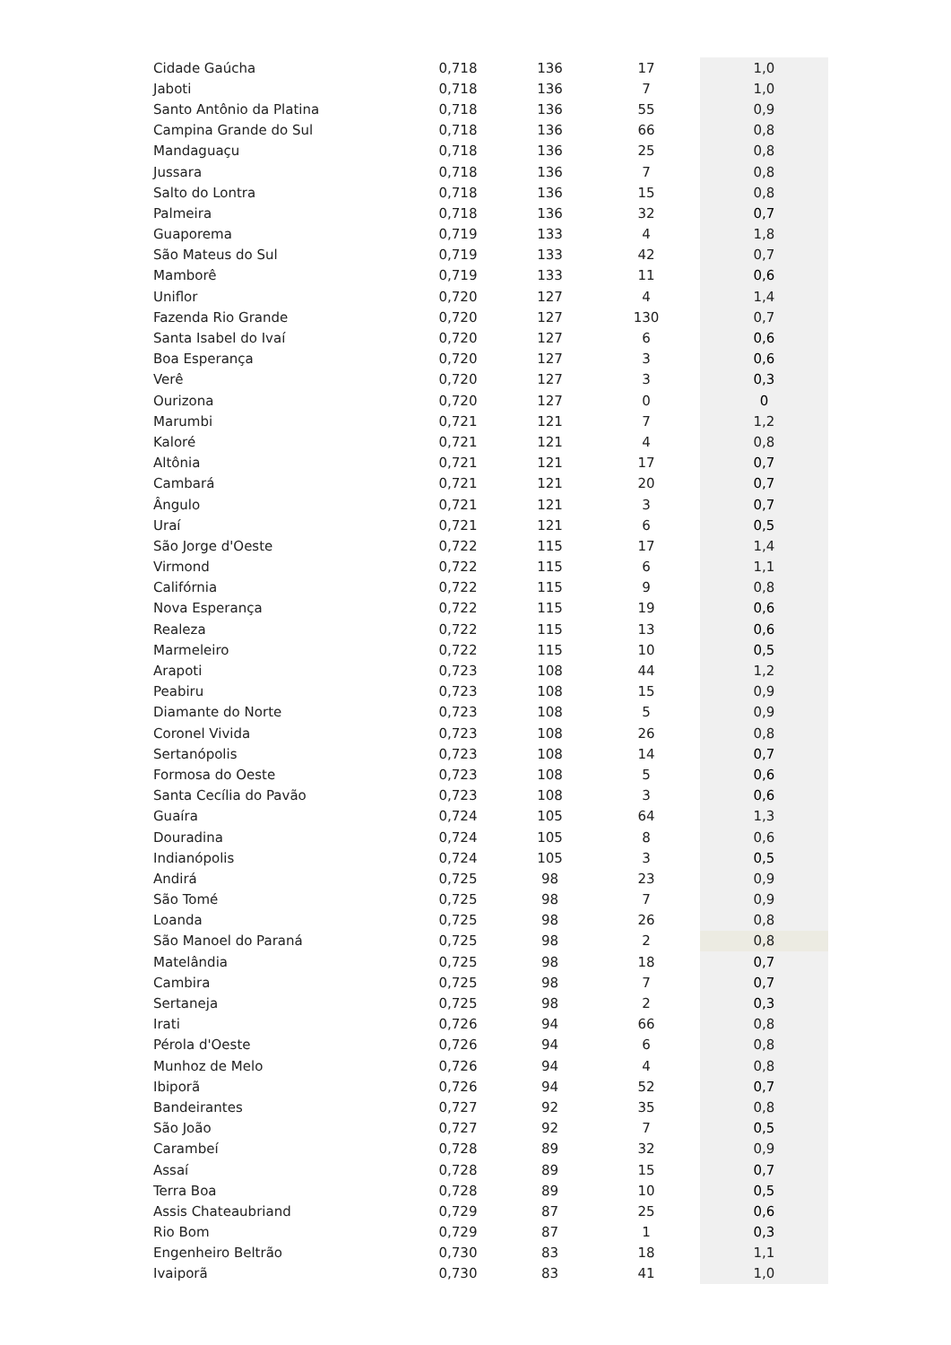| Cidade Gaúcha | 0,718 | 136 | 17 | 1,0 |
| Jaboti | 0,718 | 136 | 7 | 1,0 |
| Santo Antônio da Platina | 0,718 | 136 | 55 | 0,9 |
| Campina Grande do Sul | 0,718 | 136 | 66 | 0,8 |
| Mandaguaçu | 0,718 | 136 | 25 | 0,8 |
| Jussara | 0,718 | 136 | 7 | 0,8 |
| Salto do Lontra | 0,718 | 136 | 15 | 0,8 |
| Palmeira | 0,718 | 136 | 32 | 0,7 |
| Guaporema | 0,719 | 133 | 4 | 1,8 |
| São Mateus do Sul | 0,719 | 133 | 42 | 0,7 |
| Mamborê | 0,719 | 133 | 11 | 0,6 |
| Uniflor | 0,720 | 127 | 4 | 1,4 |
| Fazenda Rio Grande | 0,720 | 127 | 130 | 0,7 |
| Santa Isabel do Ivaí | 0,720 | 127 | 6 | 0,6 |
| Boa Esperança | 0,720 | 127 | 3 | 0,6 |
| Verê | 0,720 | 127 | 3 | 0,3 |
| Ourizona | 0,720 | 127 | 0 | 0 |
| Marumbi | 0,721 | 121 | 7 | 1,2 |
| Kaloré | 0,721 | 121 | 4 | 0,8 |
| Altônia | 0,721 | 121 | 17 | 0,7 |
| Cambará | 0,721 | 121 | 20 | 0,7 |
| Ângulo | 0,721 | 121 | 3 | 0,7 |
| Uraí | 0,721 | 121 | 6 | 0,5 |
| São Jorge d'Oeste | 0,722 | 115 | 17 | 1,4 |
| Virmond | 0,722 | 115 | 6 | 1,1 |
| Califórnia | 0,722 | 115 | 9 | 0,8 |
| Nova Esperança | 0,722 | 115 | 19 | 0,6 |
| Realeza | 0,722 | 115 | 13 | 0,6 |
| Marmeleiro | 0,722 | 115 | 10 | 0,5 |
| Arapoti | 0,723 | 108 | 44 | 1,2 |
| Peabiru | 0,723 | 108 | 15 | 0,9 |
| Diamante do Norte | 0,723 | 108 | 5 | 0,9 |
| Coronel Vivida | 0,723 | 108 | 26 | 0,8 |
| Sertanópolis | 0,723 | 108 | 14 | 0,7 |
| Formosa do Oeste | 0,723 | 108 | 5 | 0,6 |
| Santa Cecília do Pavão | 0,723 | 108 | 3 | 0,6 |
| Guaíra | 0,724 | 105 | 64 | 1,3 |
| Douradina | 0,724 | 105 | 8 | 0,6 |
| Indianópolis | 0,724 | 105 | 3 | 0,5 |
| Andirá | 0,725 | 98 | 23 | 0,9 |
| São Tomé | 0,725 | 98 | 7 | 0,9 |
| Loanda | 0,725 | 98 | 26 | 0,8 |
| São Manoel do Paraná | 0,725 | 98 | 2 | 0,8 |
| Matelândia | 0,725 | 98 | 18 | 0,7 |
| Cambira | 0,725 | 98 | 7 | 0,7 |
| Sertaneja | 0,725 | 98 | 2 | 0,3 |
| Irati | 0,726 | 94 | 66 | 0,8 |
| Pérola d'Oeste | 0,726 | 94 | 6 | 0,8 |
| Munhoz de Melo | 0,726 | 94 | 4 | 0,8 |
| Ibiporã | 0,726 | 94 | 52 | 0,7 |
| Bandeirantes | 0,727 | 92 | 35 | 0,8 |
| São João | 0,727 | 92 | 7 | 0,5 |
| Carambeí | 0,728 | 89 | 32 | 0,9 |
| Assaí | 0,728 | 89 | 15 | 0,7 |
| Terra Boa | 0,728 | 89 | 10 | 0,5 |
| Assis Chateaubriand | 0,729 | 87 | 25 | 0,6 |
| Rio Bom | 0,729 | 87 | 1 | 0,3 |
| Engenheiro Beltrão | 0,730 | 83 | 18 | 1,1 |
| Ivaiporã | 0,730 | 83 | 41 | 1,0 |